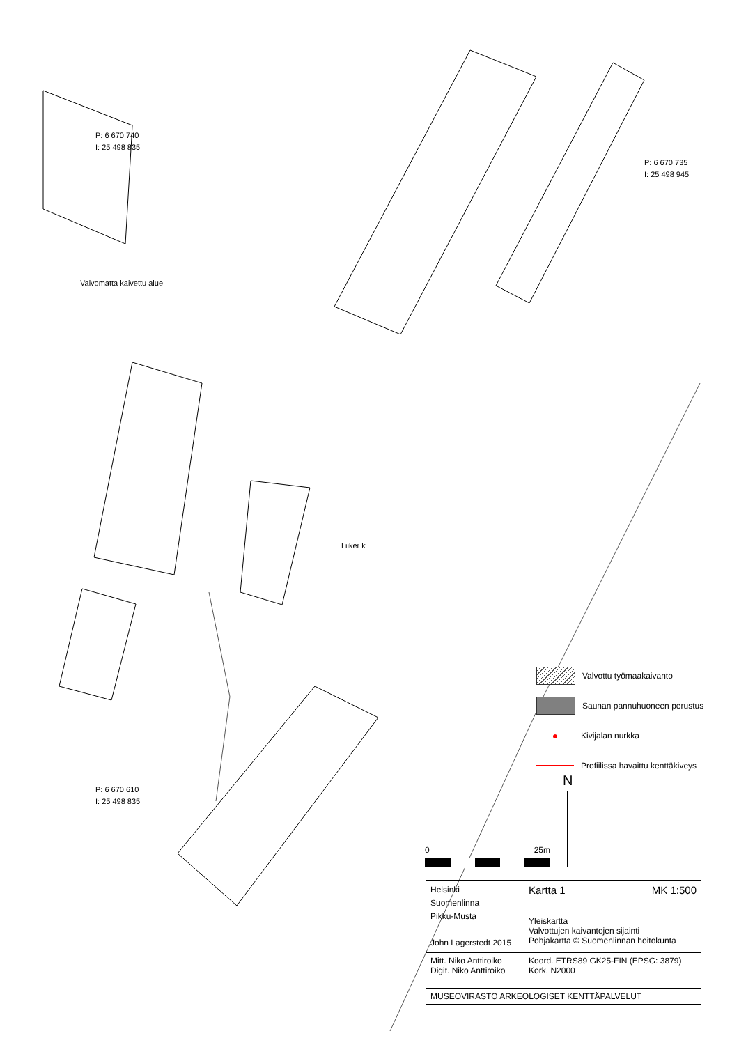P: 6 670 740
I: 25 498 835
P: 6 670 735
I: 25 498 945
P: 6 670 610
I: 25 498 835
Valvomatta kaivettu alue
Liiker k
N
Valvottu työmaakaivanto
Saunan pannuhuoneen perustus
● Kivijalan nurkka
Profiilissa havaittu kenttäkiveys
0 25m
| Helsinki Suomenlinna Pikku-Musta John Lagerstedt 2015 | Kartta 1 MK 1:500 Yleiskartta Valvottujen kaivantojen sijainti Pohjakartta © Suomenlinnan hoitokunta |
| Mitt. Niko Anttiroiko Digit. Niko Anttiroiko | Koord. ETRS89 GK25-FIN (EPSG: 3879) Kork. N2000 |
| MUSEOVIRASTO ARKEOLOGISET KENTTÄPALVELUT | |